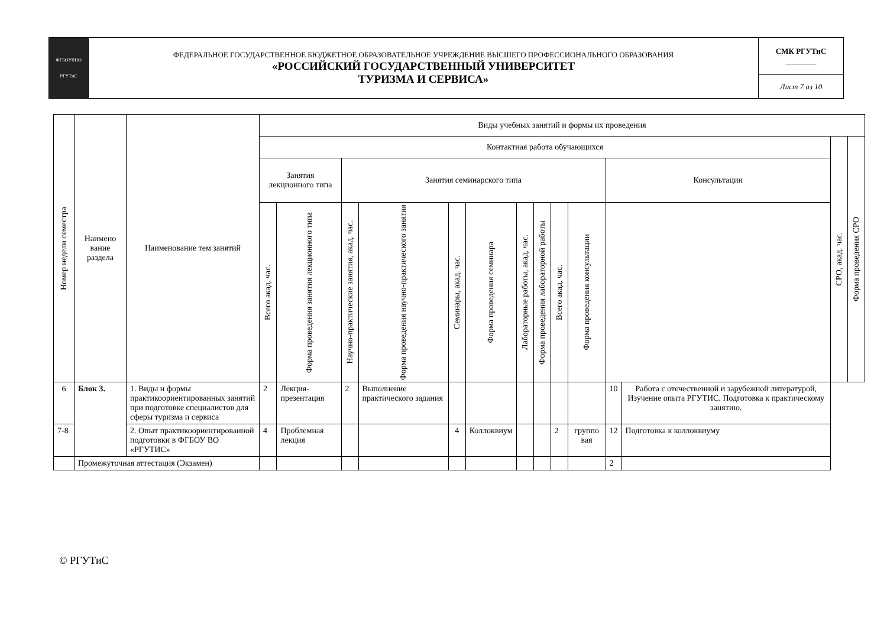| ФГБОУВПО РГУТиС | ФЕДЕРАЛЬНОЕ ГОСУДАРСТВЕННОЕ БЮДЖЕТНОЕ ОБРАЗОВАТЕЛЬНОЕ УЧРЕЖДЕНИЕ ВЫСШЕГО ПРОФЕССИОНАЛЬНОГО ОБРАЗОВАНИЯ «РОССИЙСКИЙ ГОСУДАРСТВЕННЫЙ УНИВЕРСИТЕТ ТУРИЗМА И СЕРВИСА» | СМК РГУТиС ________ |
| | | Лист 7 из 10 |
| Номер недели семестра | Наимено вание раздела | Наименование тем занятий | Виды учебных занятий и формы их проведения | | | | | | | | | | | | | |
| --- | --- | --- | --- | --- | --- | --- | --- | --- | --- | --- | --- | --- | --- | --- | --- | --- |
| | | | Контактная работа обучающихся | | | | | | | | | | | | СРО, акад. час. | Форма проведения СРО |
| | | | Занятия лекционного типа | | Занятия семинарского типа | | | | | | | | Консультации | | | |
| | | | Всего акад. час. | Форма проведения занятия лекционного типа | Научно-практические занятия, акад. час. | Форма проведения научно-практического занятия | Семинары, акад. час. | Форма проведения семинара | Лабораторные работы, акад. час. | Форма проведения лабораторной работы | Всего акад. час. | Форма проведения консультации | | | | |
| 6 | Блок 3. | 1. Виды и формы практикоориентированных занятий при подготовке специалистов для сферы туризма и сервиса | 2 | Лекция-презентация | 2 | Выполнение практического задания | | | | | | | 10 | Работа с отечественной и зарубежной литературой, Изучение опыта РГУТИС. Подготовка к практическому занятию. | | |
| 7-8 | | 2. Опыт практикоориентированной подготовки в ФГБОУ ВО «РГУТИС» | 4 | Проблемная лекция | | | 4 | Коллоквиум | | | 2 | группо вая | 12 | Подготовка к коллоквиуму | | |
| | Промежуточная аттестация (Экзамен) | | | | | | | | | | | | 2 | | | |
© РГУТиС